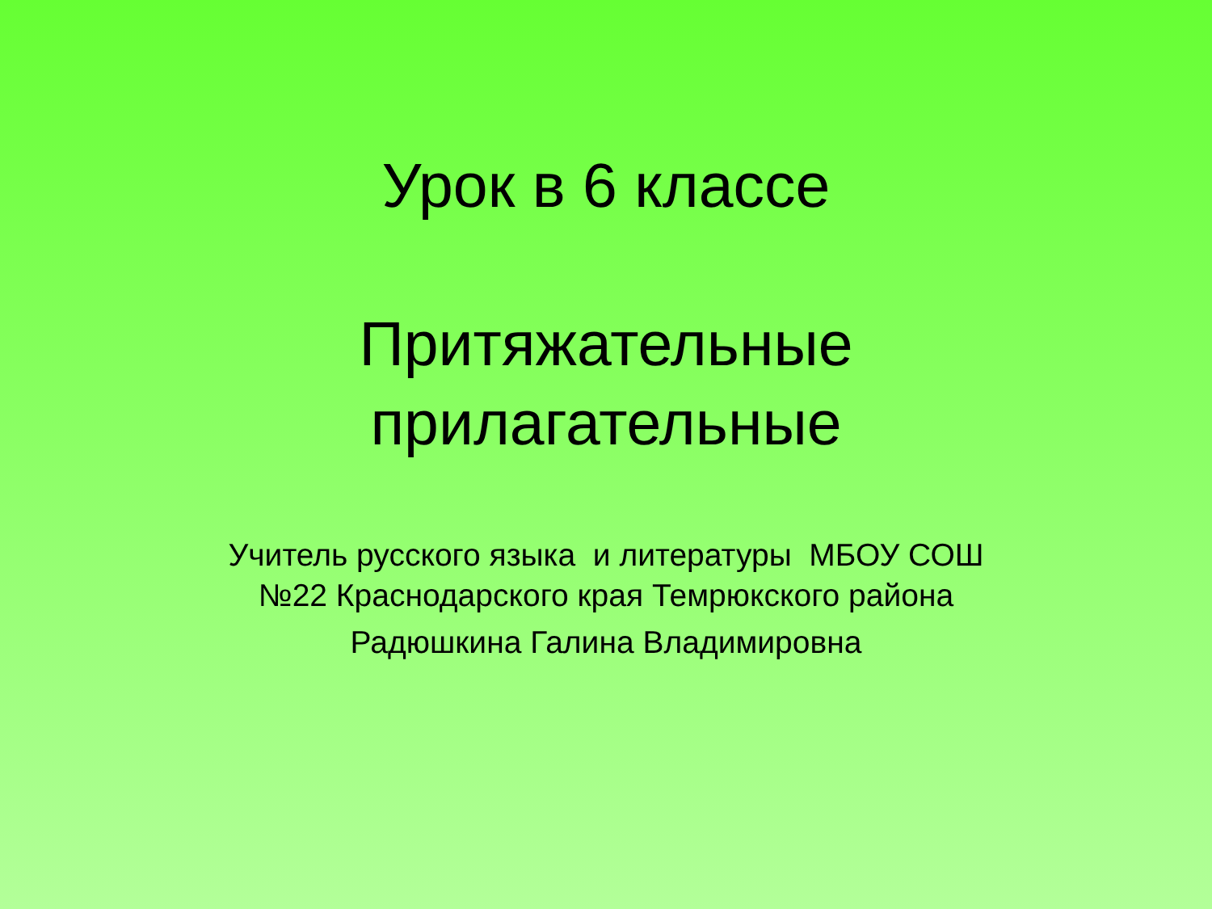Урок в 6 классе
Притяжательные
прилагательные
Учитель русского языка и литературы МБОУ СОШ
№22 Краснодарского края Темрюкского района
Радюшкина Галина Владимировна